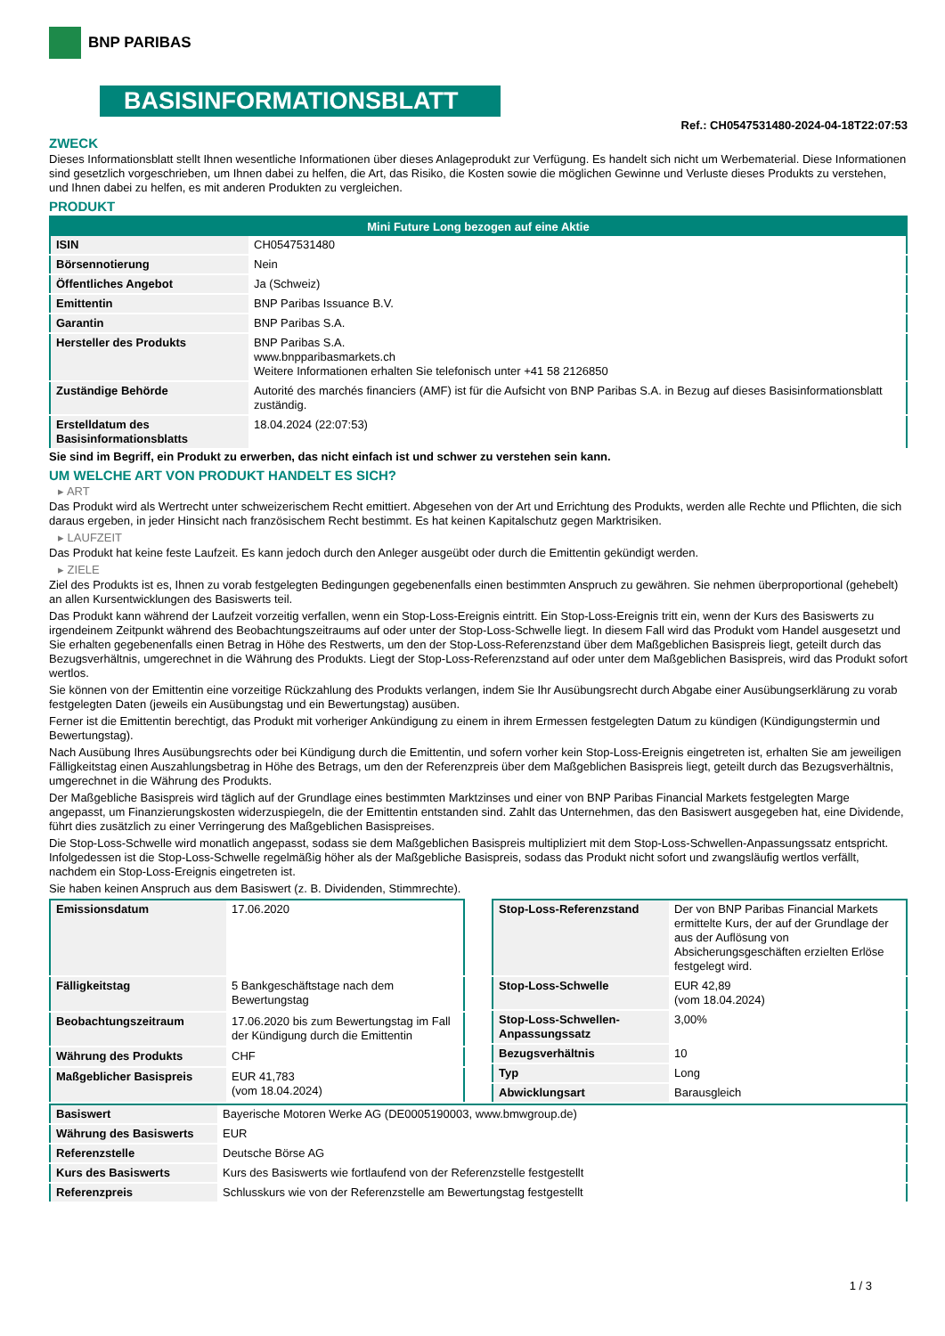BNP PARIBAS
BASISINFORMATIONSBLATT
Ref.: CH0547531480-2024-04-18T22:07:53
ZWECK
Dieses Informationsblatt stellt Ihnen wesentliche Informationen über dieses Anlageprodukt zur Verfügung. Es handelt sich nicht um Werbematerial. Diese Informationen sind gesetzlich vorgeschrieben, um Ihnen dabei zu helfen, die Art, das Risiko, die Kosten sowie die möglichen Gewinne und Verluste dieses Produkts zu verstehen, und Ihnen dabei zu helfen, es mit anderen Produkten zu vergleichen.
PRODUKT
| Mini Future Long bezogen auf eine Aktie | |
| --- | --- |
| ISIN | CH0547531480 |
| Börsennotierung | Nein |
| Öffentliches Angebot | Ja (Schweiz) |
| Emittentin | BNP Paribas Issuance B.V. |
| Garantin | BNP Paribas S.A. |
| Hersteller des Produkts | BNP Paribas S.A. www.bnpparibasmarkets.ch Weitere Informationen erhalten Sie telefonisch unter +41 58 2126850 |
| Zuständige Behörde | Autorité des marchés financiers (AMF) ist für die Aufsicht von BNP Paribas S.A. in Bezug auf dieses Basisinformationsblatt zuständig. |
| Erstelldatum des Basisinformationsblatts | 18.04.2024 (22:07:53) |
Sie sind im Begriff, ein Produkt zu erwerben, das nicht einfach ist und schwer zu verstehen sein kann.
UM WELCHE ART VON PRODUKT HANDELT ES SICH?
▸ ART
Das Produkt wird als Wertrecht unter schweizerischem Recht emittiert. Abgesehen von der Art und Errichtung des Produkts, werden alle Rechte und Pflichten, die sich daraus ergeben, in jeder Hinsicht nach französischem Recht bestimmt. Es hat keinen Kapitalschutz gegen Marktrisiken.
▸ LAUFZEIT
Das Produkt hat keine feste Laufzeit. Es kann jedoch durch den Anleger ausgeübt oder durch die Emittentin gekündigt werden.
▸ ZIELE
Ziel des Produkts ist es, Ihnen zu vorab festgelegten Bedingungen gegebenenfalls einen bestimmten Anspruch zu gewähren. Sie nehmen überproportional (gehebelt) an allen Kursentwicklungen des Basiswerts teil.
Das Produkt kann während der Laufzeit vorzeitig verfallen, wenn ein Stop-Loss-Ereignis eintritt. Ein Stop-Loss-Ereignis tritt ein, wenn der Kurs des Basiswerts zu irgendeinem Zeitpunkt während des Beobachtungszeitraums auf oder unter der Stop-Loss-Schwelle liegt. In diesem Fall wird das Produkt vom Handel ausgesetzt und Sie erhalten gegebenenfalls einen Betrag in Höhe des Restwerts, um den der Stop-Loss-Referenzstand über dem Maßgeblichen Basispreis liegt, geteilt durch das Bezugsverhältnis, umgerechnet in die Währung des Produkts. Liegt der Stop-Loss-Referenzstand auf oder unter dem Maßgeblichen Basispreis, wird das Produkt sofort wertlos.
Sie können von der Emittentin eine vorzeitige Rückzahlung des Produkts verlangen, indem Sie Ihr Ausübungsrecht durch Abgabe einer Ausübungserklärung zu vorab festgelegten Daten (jeweils ein Ausübungstag und ein Bewertungstag) ausüben.
Ferner ist die Emittentin berechtigt, das Produkt mit vorheriger Ankündigung zu einem in ihrem Ermessen festgelegten Datum zu kündigen (Kündigungstermin und Bewertungstag).
Nach Ausübung Ihres Ausübungsrechts oder bei Kündigung durch die Emittentin, und sofern vorher kein Stop-Loss-Ereignis eingetreten ist, erhalten Sie am jeweiligen Fälligkeitstag einen Auszahlungsbetrag in Höhe des Betrags, um den der Referenzpreis über dem Maßgeblichen Basispreis liegt, geteilt durch das Bezugsverhältnis, umgerechnet in die Währung des Produkts.
Der Maßgebliche Basispreis wird täglich auf der Grundlage eines bestimmten Marktzinses und einer von BNP Paribas Financial Markets festgelegten Marge angepasst, um Finanzierungskosten widerzuspiegeln, die der Emittentin entstanden sind. Zahlt das Unternehmen, das den Basiswert ausgegeben hat, eine Dividende, führt dies zusätzlich zu einer Verringerung des Maßgeblichen Basispreises.
Die Stop-Loss-Schwelle wird monatlich angepasst, sodass sie dem Maßgeblichen Basispreis multipliziert mit dem Stop-Loss-Schwellen-Anpassungssatz entspricht. Infolgedessen ist die Stop-Loss-Schwelle regelmäßig höher als der Maßgebliche Basispreis, sodass das Produkt nicht sofort und zwangsläufig wertlos verfällt, nachdem ein Stop-Loss-Ereignis eingetreten ist.
Sie haben keinen Anspruch aus dem Basiswert (z. B. Dividenden, Stimmrechte).
| Emissionsdatum | 17.06.2020 |
| Fälligkeitstag | 5 Bankgeschäftstage nach dem Bewertungstag |
| Beobachtungszeitraum | 17.06.2020 bis zum Bewertungstag im Fall der Kündigung durch die Emittentin |
| Währung des Produkts | CHF |
| Maßgeblicher Basispreis | EUR 41,783 (vom 18.04.2024) |
| Stop-Loss-Referenzstand | Der von BNP Paribas Financial Markets ermittelte Kurs, der auf der Grundlage der aus der Auflösung von Absicherungsgeschäften erzielten Erlöse festgelegt wird. |
| Stop-Loss-Schwelle | EUR 42,89 (vom 18.04.2024) |
| Stop-Loss-Schwellen-Anpassungssatz | 3,00% |
| Bezugsverhältnis | 10 |
| Typ | Long |
| Abwicklungsart | Barausgleich |
| Basiswert | Bayerische Motoren Werke AG (DE0005190003, www.bmwgroup.de) |
| Währung des Basiswerts | EUR |
| Referenzstelle | Deutsche Börse AG |
| Kurs des Basiswerts | Kurs des Basiswerts wie fortlaufend von der Referenzstelle festgestellt |
| Referenzpreis | Schlusskurs wie von der Referenzstelle am Bewertungstag festgestellt |
1 / 3